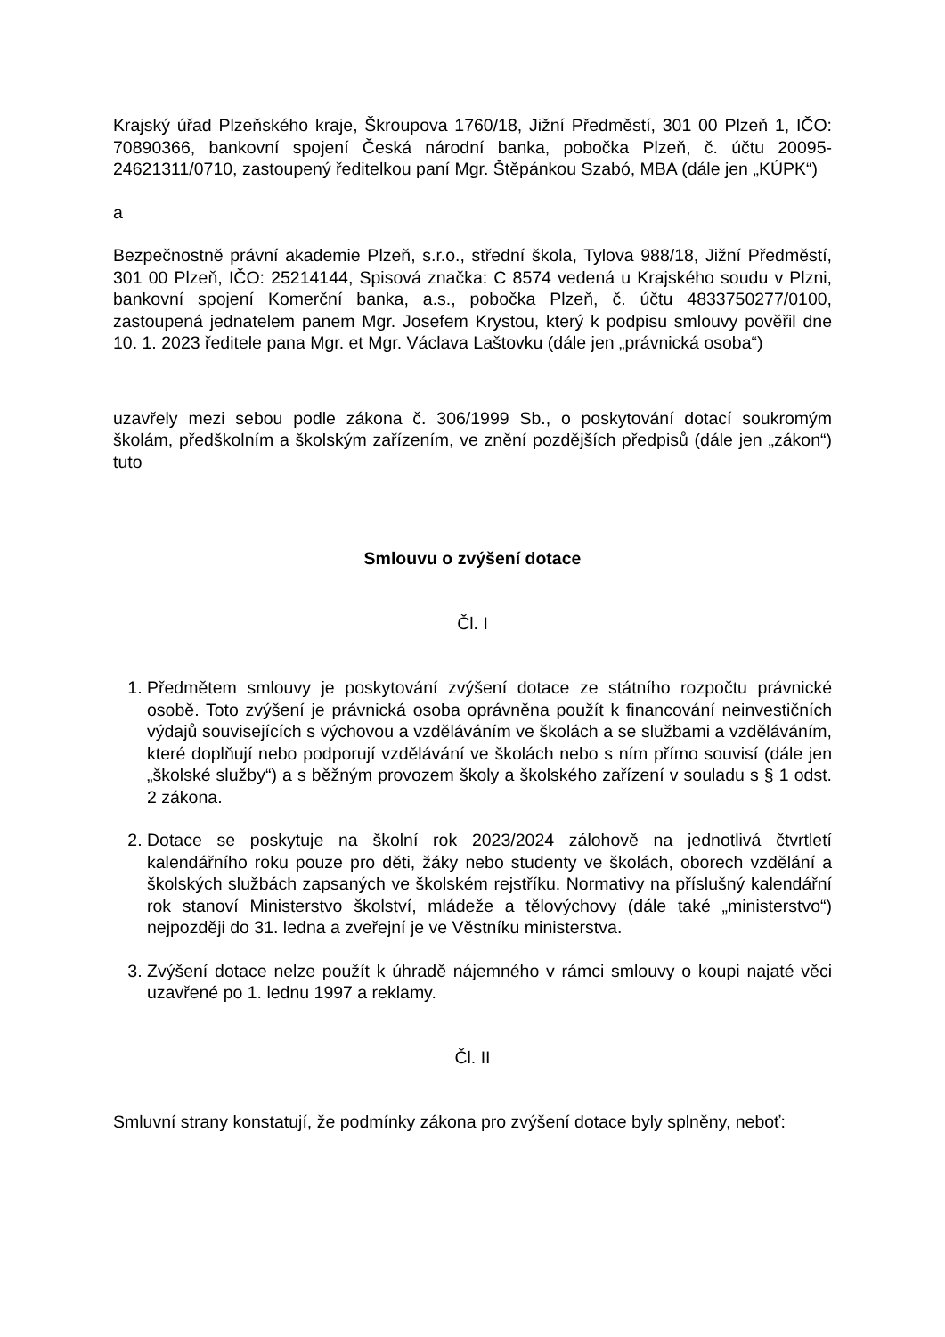Krajský úřad Plzeňského kraje, Škroupova 1760/18, Jižní Předměstí, 301 00 Plzeň 1, IČO: 70890366, bankovní spojení Česká národní banka, pobočka Plzeň, č. účtu 20095-24621311/0710, zastoupený ředitelkou paní Mgr. Štěpánkou Szabó, MBA (dále jen „KÚPK“)
a
Bezpečnostně právní akademie Plzeň, s.r.o., střední škola, Tylova 988/18, Jižní Předměstí, 301 00 Plzeň, IČO: 25214144, Spisová značka: C 8574 vedená u Krajského soudu v Plzni, bankovní spojení Komerční banka, a.s., pobočka Plzeň, č. účtu 4833750277/0100, zastoupená jednatelem panem Mgr. Josefem Krystou, který k podpisu smlouvy pověřil dne 10. 1. 2023 ředitele pana Mgr. et Mgr. Václava Laštovku (dále jen „právnická osoba“)
uzavřely mezi sebou podle zákona č. 306/1999 Sb., o poskytování dotací soukromým školám, předškolním a školským zařízením, ve znění pozdějších předpisů (dále jen „zákon“) tuto
Smlouvu o zvýšení dotace
Čl. I
1. Předmětem smlouvy je poskytování zvýšení dotace ze státního rozpočtu právnické osobě. Toto zvýšení je právnická osoba oprávněna použít k financování neinvestičních výdajů souvisejících s výchovou a vzděláváním ve školách a se službami a vzděláváním, které doplňují nebo podporují vzdělávání ve školách nebo s ním přímo souvisí (dále jen „školské služby“) a s běžným provozem školy a školského zařízení v souladu s § 1 odst. 2 zákona.
2. Dotace se poskytuje na školní rok 2023/2024 zálohově na jednotlivá čtvrtletí kalendářního roku pouze pro děti, žáky nebo studenty ve školách, oborech vzdělání a školských službách zapsaných ve školském rejstříku. Normativy na příslušný kalendářní rok stanoví Ministerstvo školství, mládeže a tělovýchovy (dále také „ministerstvo“) nejpozději do 31. ledna a zveřejní je ve Věstníku ministerstva.
3. Zvýšení dotace nelze použít k úhradě nájemného v rámci smlouvy o koupi najaté věci uzavřené po 1. lednu 1997 a reklamy.
Čl. II
Smluvní strany konstatují, že podmínky zákona pro zvýšení dotace byly splněny, neboť: